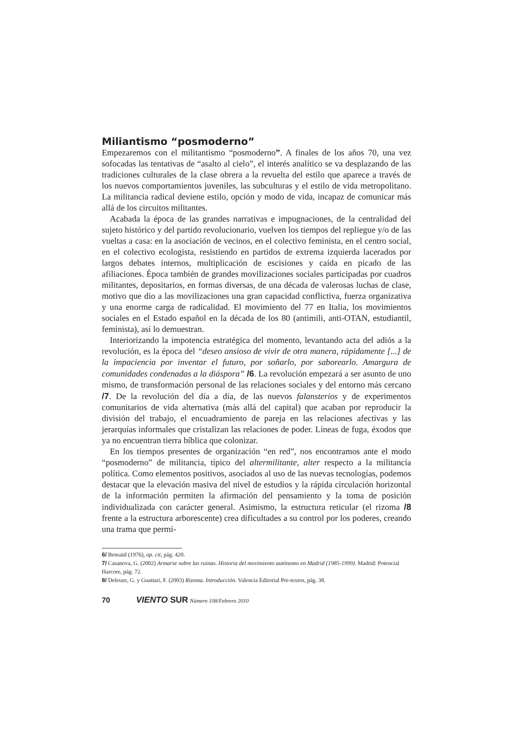Miliantismo “posmoderno”
Empezaremos con el militantismo “posmoderno”. A finales de los años 70, una vez sofocadas las tentativas de “asalto al cielo”, el interés analítico se va desplazando de las tradiciones culturales de la clase obrera a la revuelta del estilo que aparece a través de los nuevos comportamientos juveniles, las subculturas y el estilo de vida metropolitano. La militancia radical deviene estilo, opción y modo de vida, incapaz de comunicar más allá de los circuitos militantes.
Acabada la época de las grandes narrativas e impugnaciones, de la centralidad del sujeto histórico y del partido revolucionario, vuelven los tiempos del repliegue y/o de las vueltas a casa: en la asociación de vecinos, en el colectivo feminista, en el centro social, en el colectivo ecologista, resistiendo en partidos de extrema izquierda lacerados por largos debates internos, multiplicación de escisiones y caída en picado de las afiliaciones. Época también de grandes movilizaciones sociales participadas por cuadros militantes, depositarios, en formas diversas, de una década de valerosas luchas de clase, motivo que dio a las movilizaciones una gran capacidad conflictiva, fuerza organizativa y una enorme carga de radicalidad. El movimiento del 77 en Italia, los movimientos sociales en el Estado español en la década de los 80 (antimili, anti-OTAN, estudiantil, feminista), así lo demuestran.
Interiorizando la impotencia estratégica del momento, levantando acta del adiós a la revolución, es la época del “deseo ansioso de vivir de otra manera, rápidamente [...] de la impaciencia por inventar el futuro, por soñarlo, por saborearlo. Amargura de comunidades condenadas a la diáspora” /6. La revolución empezará a ser asunto de uno mismo, de transformación personal de las relaciones sociales y del entorno más cercano /7. De la revolución del día a día, de las nuevos falansterios y de experimentos comunitarios de vida alternativa (más allá del capital) que acaban por reproducir la división del trabajo, el encuadramiento de pareja en las relaciones afectivas y las jerarquías informales que cristalizan las relaciones de poder. Líneas de fuga, éxodos que ya no encuentran tierra bíblica que colonizar.
En los tiempos presentes de organización “en red”, nos encontramos ante el modo “posmoderno” de militancia, típico del altermilitante, alter respecto a la militancia política. Como elementos positivos, asociados al uso de las nuevas tecnologías, podemos destacar que la elevación masiva del nivel de estudios y la rápida circulación horizontal de la información permiten la afirmación del pensamiento y la toma de posición individualizada con carácter general. Asimismo, la estructura reticular (el rizoma /8 frente a la estructura arborescente) crea dificultades a su control por los poderes, creando una trama que permi-
6/ Bensaïd (1976), op. cit, pág. 420.
7/ Casanova, G. (2002) Armarse sobre las ruinas. Historia del movimiento autónomo en Madrid (1985-1999). Madrid: Potencial Harcore, pág. 72.
8/ Deleuze, G. y Guattari, F. (2003) Rizoma. Introducción. Valencia Editorial Pre-textos, pág. 38.
70 VIENTO SUR Número 108/Febrero 2010